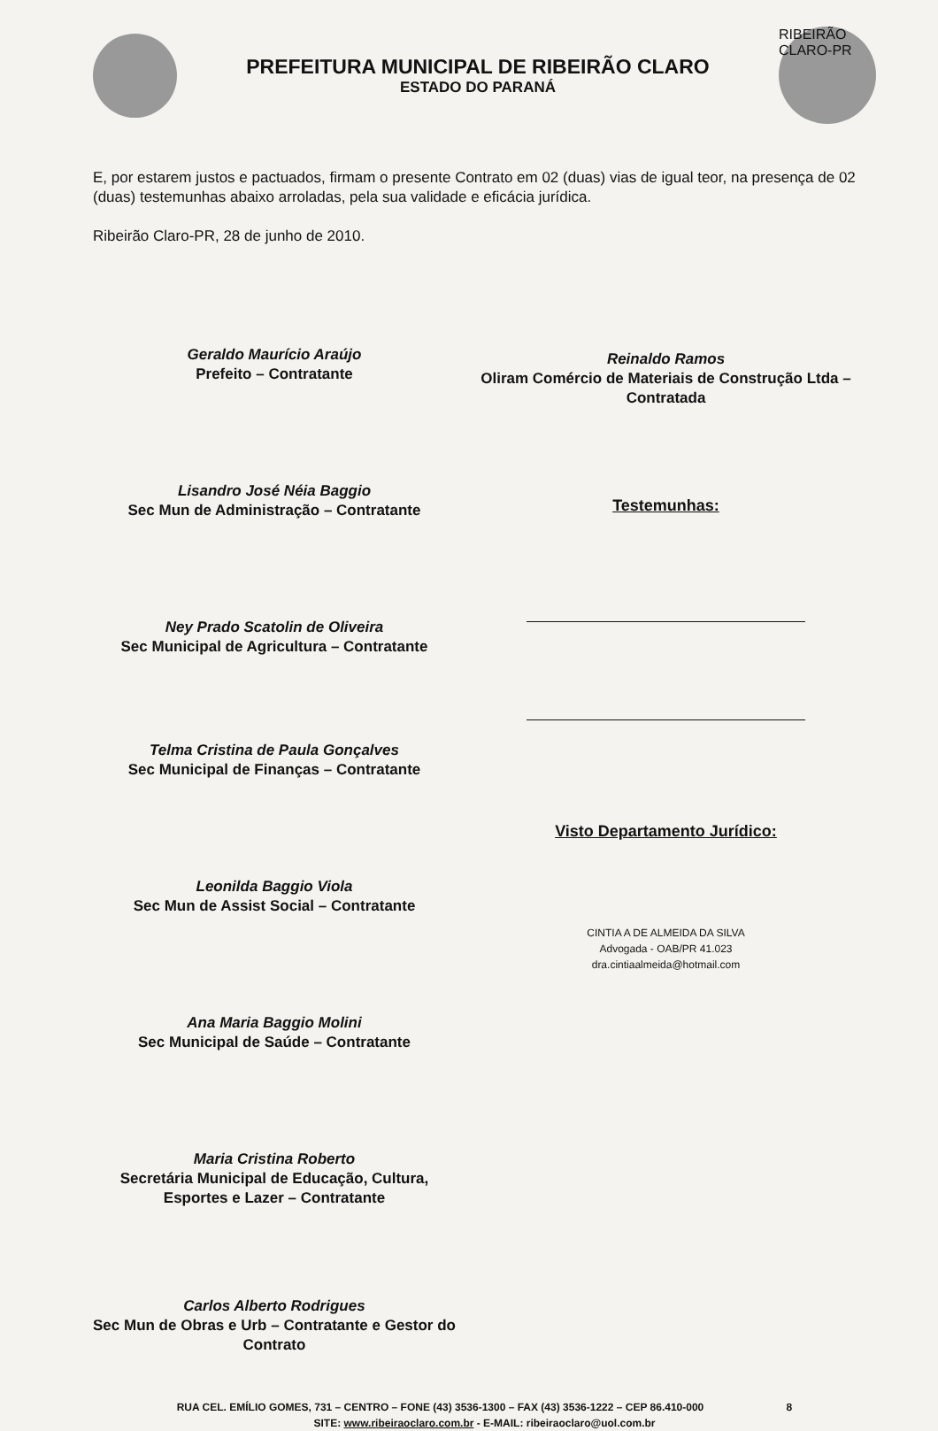PREFEITURA MUNICIPAL DE RIBEIRÃO CLARO
ESTADO DO PARANÁ
RIBEIRÃO CLARO-PR
E, por estarem justos e pactuados, firmam o presente Contrato em 02 (duas) vias de igual teor, na presença de 02 (duas) testemunhas abaixo arroladas, pela sua validade e eficácia jurídica.
Ribeirão Claro-PR, 28 de junho de 2010.
Geraldo Maurício Araújo
Prefeito – Contratante
Lisandro José Néia Baggio
Sec Mun de Administração – Contratante
Ney Prado Scatolin de Oliveira
Sec Municipal de Agricultura – Contratante
Telma Cristina de Paula Gonçalves
Sec Municipal de Finanças – Contratante
Leonilda Baggio Viola
Sec Mun de Assist Social – Contratante
Ana Maria Baggio Molini
Sec Municipal de Saúde – Contratante
Maria Cristina Roberto
Secretária Municipal de Educação, Cultura, Esportes e Lazer – Contratante
Carlos Alberto Rodrigues
Sec Mun de Obras e Urb – Contratante e Gestor do Contrato
Reinaldo Ramos
Oliram Comércio de Materiais de Construção Ltda – Contratada
Testemunhas:
Visto Departamento Jurídico:
CINTIA A DE ALMEIDA DA SILVA
Advogada - OAB/PR 41.023
dra.cintiaalmeida@hotmail.com
RUA CEL. EMÍLIO GOMES, 731 – CENTRO – FONE (43) 3536-1300 – FAX (43) 3536-1222 – CEP 86.410-000 8
SITE: www.ribeiraoclaro.com.br - E-MAIL: ribeiraoclaro@uol.com.br